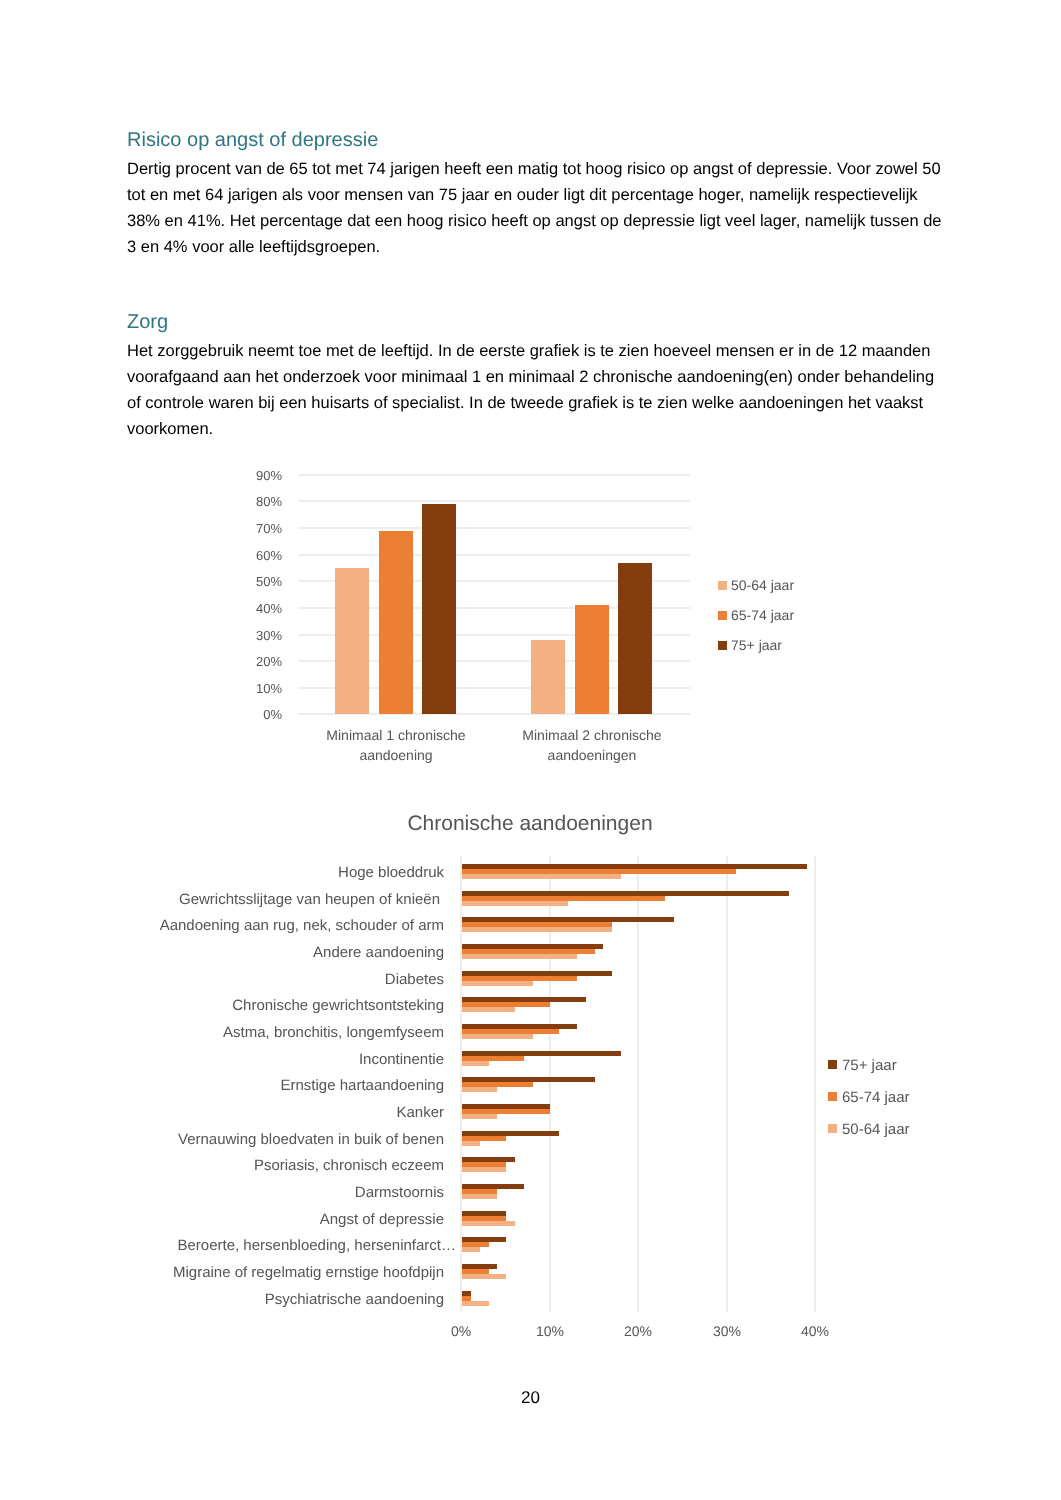Risico op angst of depressie
Dertig procent van de 65 tot met 74 jarigen heeft een matig tot hoog risico op angst of depressie. Voor zowel 50 tot en met 64 jarigen als voor mensen van 75 jaar en ouder ligt dit percentage hoger, namelijk respectievelijk 38% en 41%. Het percentage dat een hoog risico heeft op angst op depressie ligt veel lager, namelijk tussen de 3 en 4% voor alle leeftijdsgroepen.
Zorg
Het zorggebruik neemt toe met de leeftijd. In de eerste grafiek is te zien hoeveel mensen er in de 12 maanden voorafgaand aan het onderzoek voor minimaal 1 en minimaal 2 chronische aandoening(en) onder behandeling of controle waren bij een huisarts of specialist. In de tweede grafiek is te zien welke aandoeningen het vaakst voorkomen.
90%
80%
70%
60%
50%
40%
30%
20%
10%
0%
Minimaal 1 chronische
aandoening
Minimaal 2 chronische
aandoeningen
50-64 jaar
65-74 jaar
75+ jaar
Chronische aandoeningen
0%
10%
20%
30%
40%
Hoge bloeddruk
Gewrichtsslijtage van heupen of knieën
Aandoening aan rug, nek, schouder of arm
Andere aandoening
Diabetes
Chronische gewrichtsontsteking
Astma, bronchitis, longemfyseem
Incontinentie
Ernstige hartaandoening
Kanker
Vernauwing bloedvaten in buik of benen
Psoriasis, chronisch eczeem
Darmstoornis
Angst of depressie
Beroerte, hersenbloeding, herseninfarct…
Migraine of regelmatig ernstige hoofdpijn
Psychiatrische aandoening
75+ jaar
65-74 jaar
50-64 jaar
20